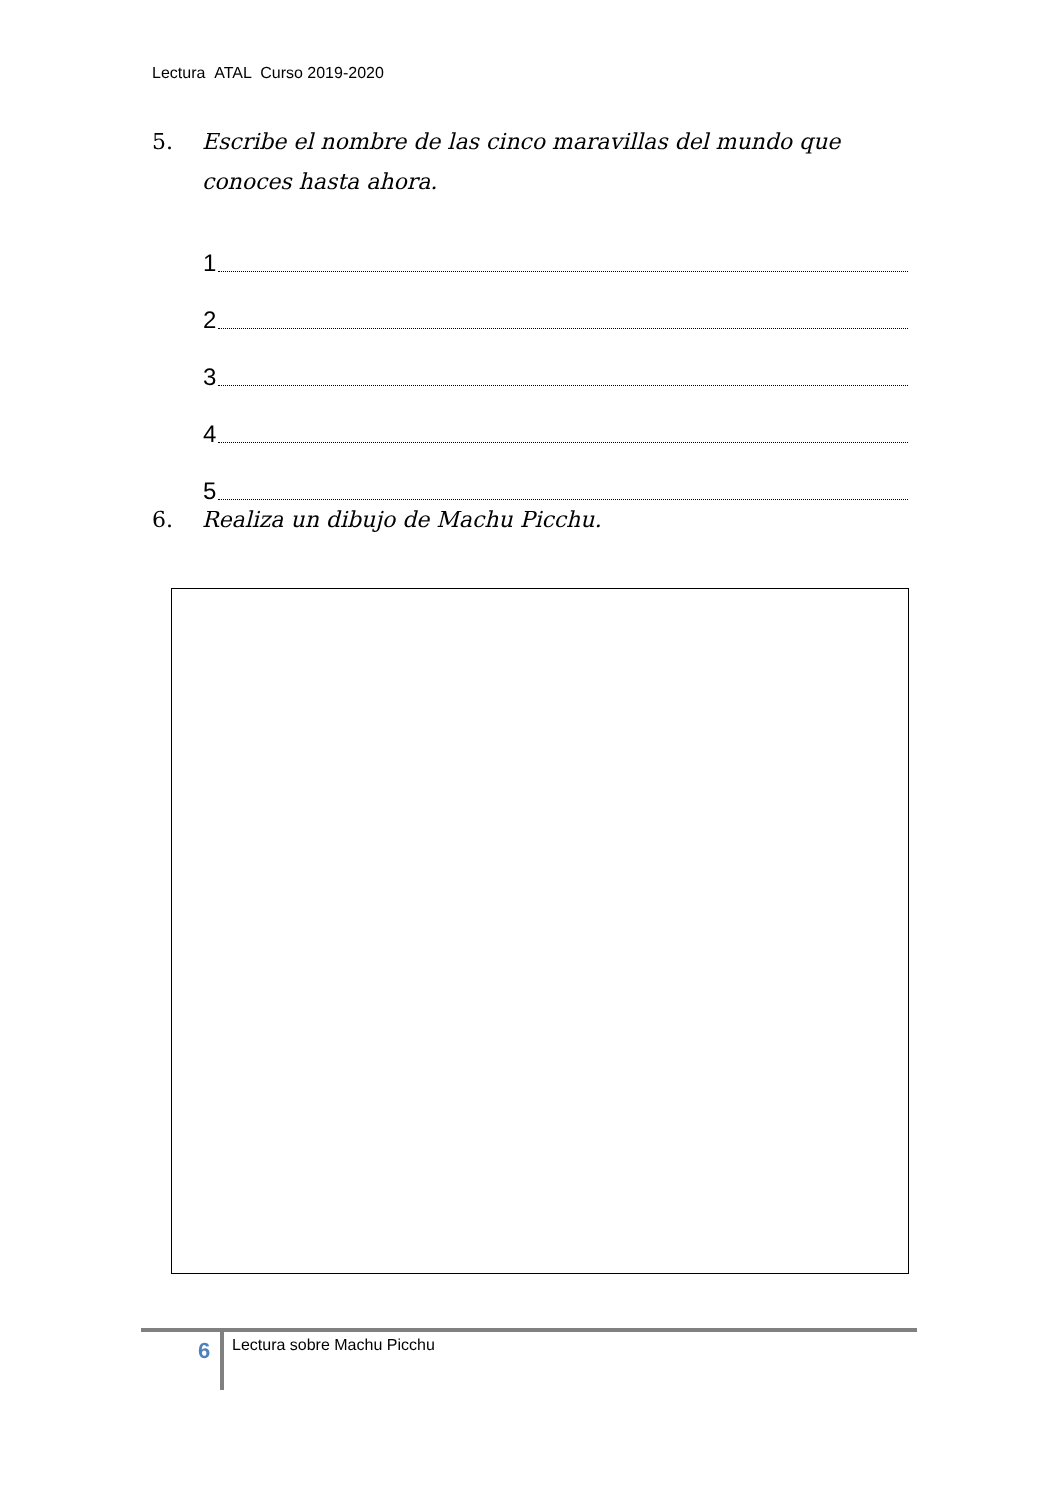Lectura ATAL Curso 2019-2020
5. Escribe el nombre de las cinco maravillas del mundo que
conoces hasta ahora.
1
2
3
4
5
6. Realiza un dibujo de Machu Picchu.
6 Lectura sobre Machu Picchu